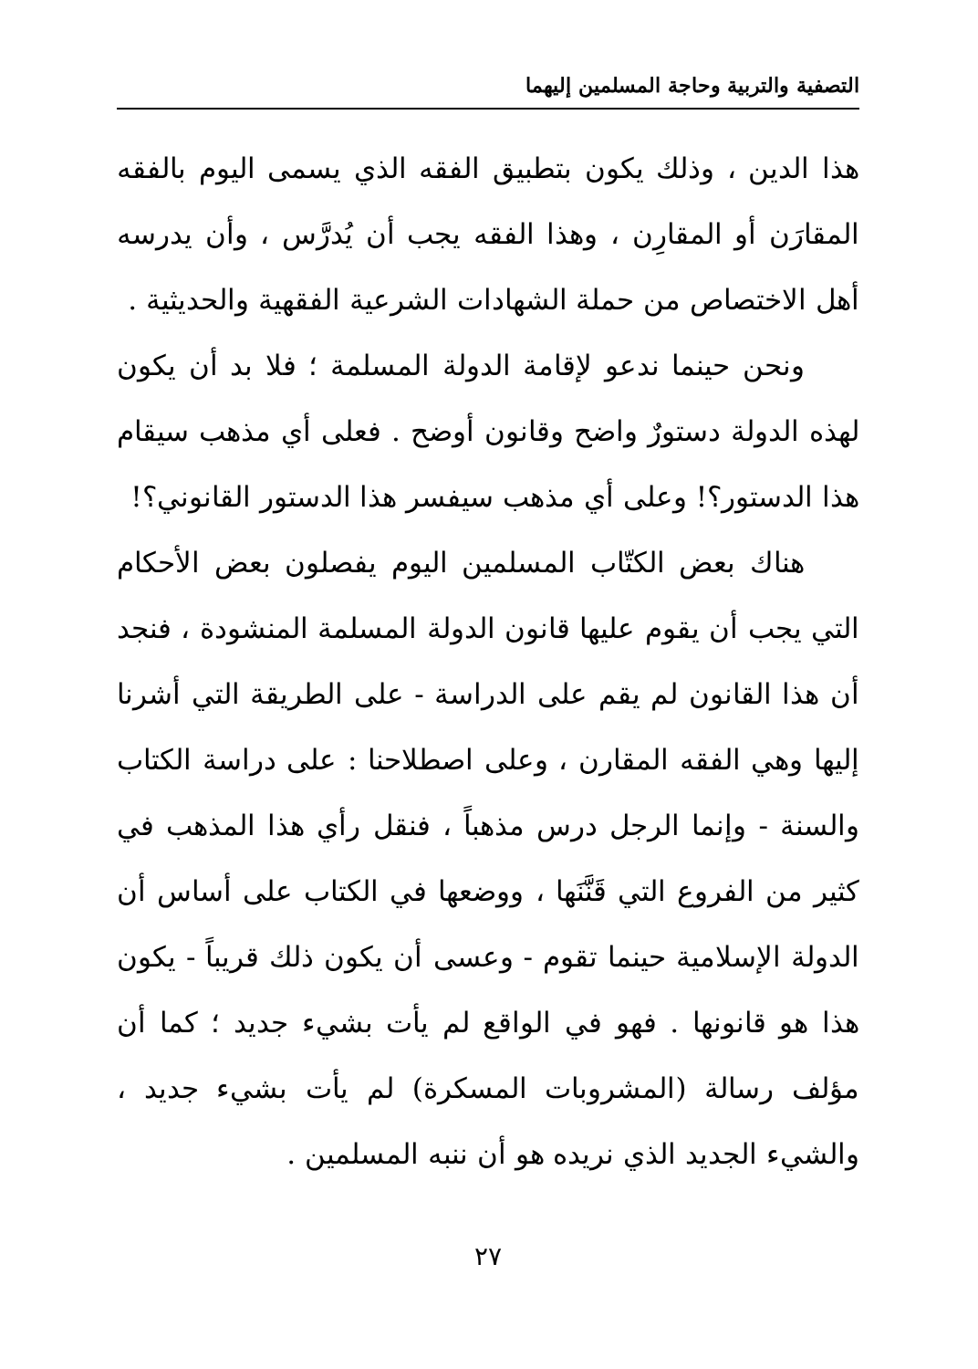التصفية والتربية وحاجة المسلمين إليهما
هذا الدين ، وذلك يكون بتطبيق الفقه الذي يسمى اليوم بالفقه المقارَن أو المقارِن ، وهذا الفقه يجب أن يُدرَّس ، وأن يدرسه أهل الاختصاص من حملة الشهادات الشرعية الفقهية والحديثية .
ونحن حينما ندعو لإقامة الدولة المسلمة ؛ فلا بد أن يكون لهذه الدولة دستورٌ واضح وقانون أوضح . فعلى أي مذهب سيقام هذا الدستور؟! وعلى أي مذهب سيفسر هذا الدستور القانوني؟!
هناك بعض الكتّاب المسلمين اليوم يفصلون بعض الأحكام التي يجب أن يقوم عليها قانون الدولة المسلمة المنشودة ، فنجد أن هذا القانون لم يقم على الدراسة - على الطريقة التي أشرنا إليها وهي الفقه المقارن ، وعلى اصطلاحنا : على دراسة الكتاب والسنة - وإنما الرجل درس مذهباً ، فنقل رأي هذا المذهب في كثير من الفروع التي قَنَّنَها ، ووضعها في الكتاب على أساس أن الدولة الإسلامية حينما تقوم - وعسى أن يكون ذلك قريباً - يكون هذا هو قانونها . فهو في الواقع لم يأت بشيء جديد ؛ كما أن مؤلف رسالة (المشروبات المسكرة) لم يأت بشيء جديد ، والشيء الجديد الذي نريده هو أن ننبه المسلمين .
٢٧